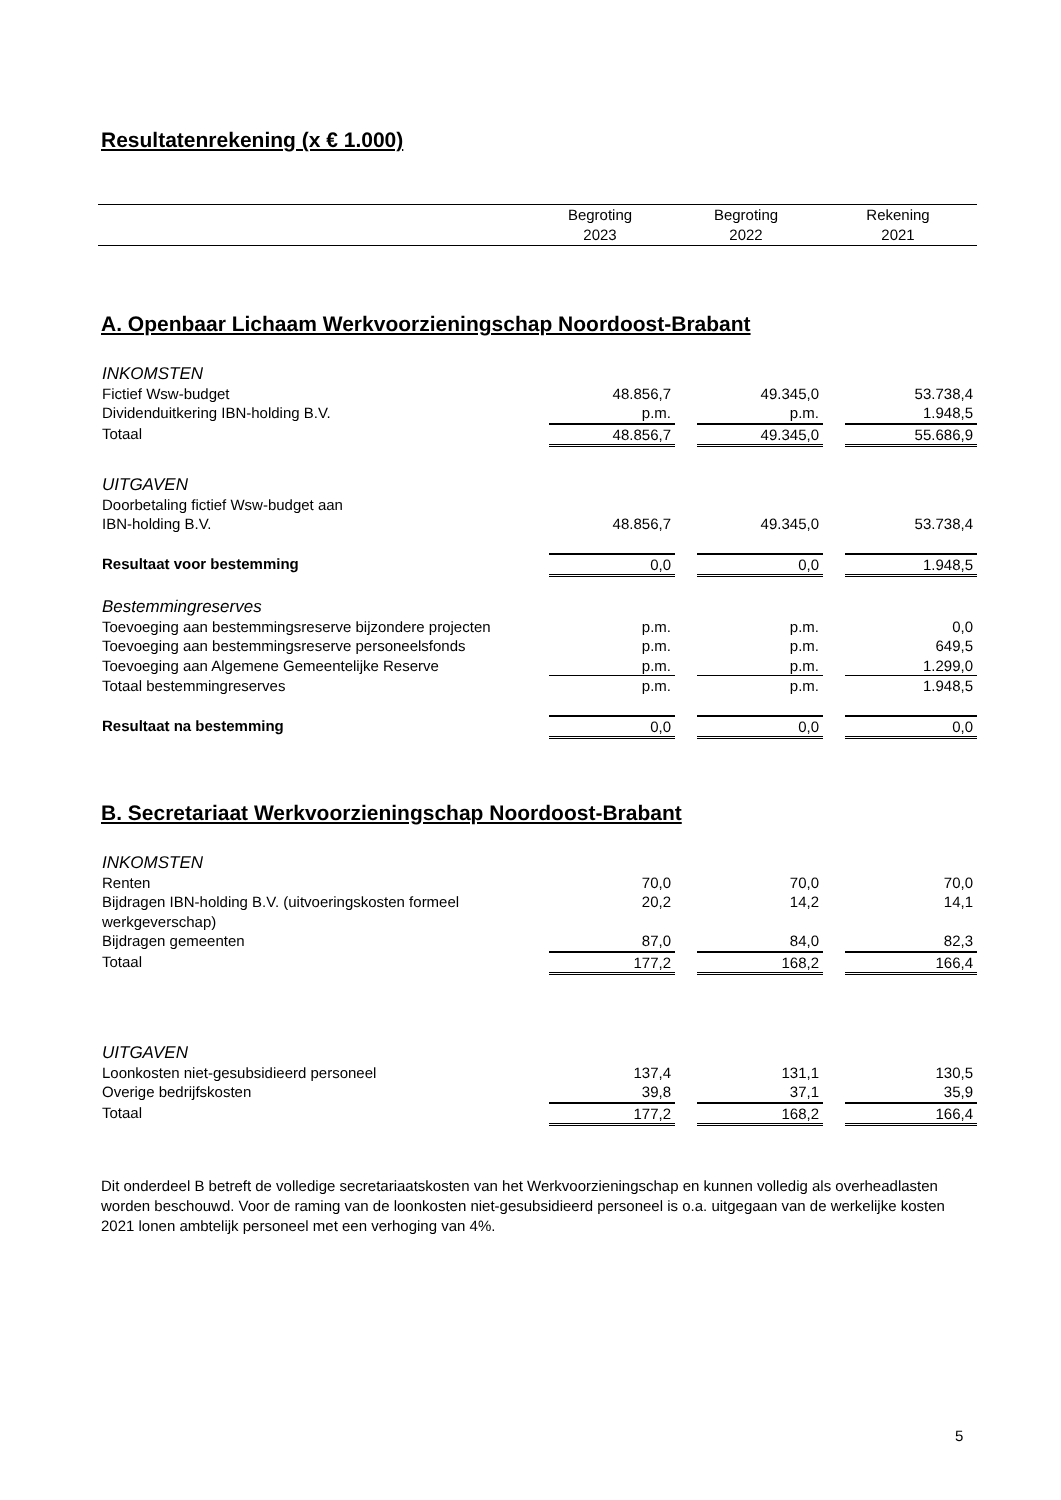Resultatenrekening (x € 1.000)
| | Begroting 2023 | Begroting 2022 | Rekening 2021 |
A. Openbaar Lichaam Werkvoorzieningschap Noordoost-Brabant
| INKOMSTEN | | | | | |
| Fictief Wsw-budget | 48.856,7 | | 49.345,0 | | 53.738,4 |
| Dividenduitkering IBN-holding B.V. | p.m. | | p.m. | | 1.948,5 |
| Totaal | 48.856,7 | | 49.345,0 | | 55.686,9 |
| UITGAVEN | | | | | |
| Doorbetaling fictief Wsw-budget aan IBN-holding B.V. | 48.856,7 | | 49.345,0 | | 53.738,4 |
| Resultaat voor bestemming | 0,0 | | 0,0 | | 1.948,5 |
| Bestemmingreserves | | | | | |
| Toevoeging aan bestemmingsreserve bijzondere projecten | p.m. | | p.m. | | 0,0 |
| Toevoeging aan bestemmingsreserve personeelsfonds | p.m. | | p.m. | | 649,5 |
| Toevoeging aan Algemene Gemeentelijke Reserve | p.m. | | p.m. | | 1.299,0 |
| Totaal bestemmingreserves | p.m. | | p.m. | | 1.948,5 |
| Resultaat na bestemming | 0,0 | | 0,0 | | 0,0 |
B. Secretariaat Werkvoorzieningschap Noordoost-Brabant
| INKOMSTEN | | | | | |
| Renten | 70,0 | | 70,0 | | 70,0 |
| Bijdragen IBN-holding B.V. (uitvoeringskosten formeel werkgeverschap) | 20,2 | | 14,2 | | 14,1 |
| Bijdragen gemeenten | 87,0 | | 84,0 | | 82,3 |
| Totaal | 177,2 | | 168,2 | | 166,4 |
| UITGAVEN | | | | | |
| Loonkosten niet-gesubsidieerd personeel | 137,4 | | 131,1 | | 130,5 |
| Overige bedrijfskosten | 39,8 | | 37,1 | | 35,9 |
| Totaal | 177,2 | | 168,2 | | 166,4 |
Dit onderdeel B betreft de volledige secretariaatskosten van het Werkvoorzieningschap en kunnen volledig als overheadlasten worden beschouwd. Voor de raming van de loonkosten niet-gesubsidieerd personeel is o.a. uitgegaan van de werkelijke kosten 2021 lonen ambtelijk personeel met een verhoging van 4%.
5